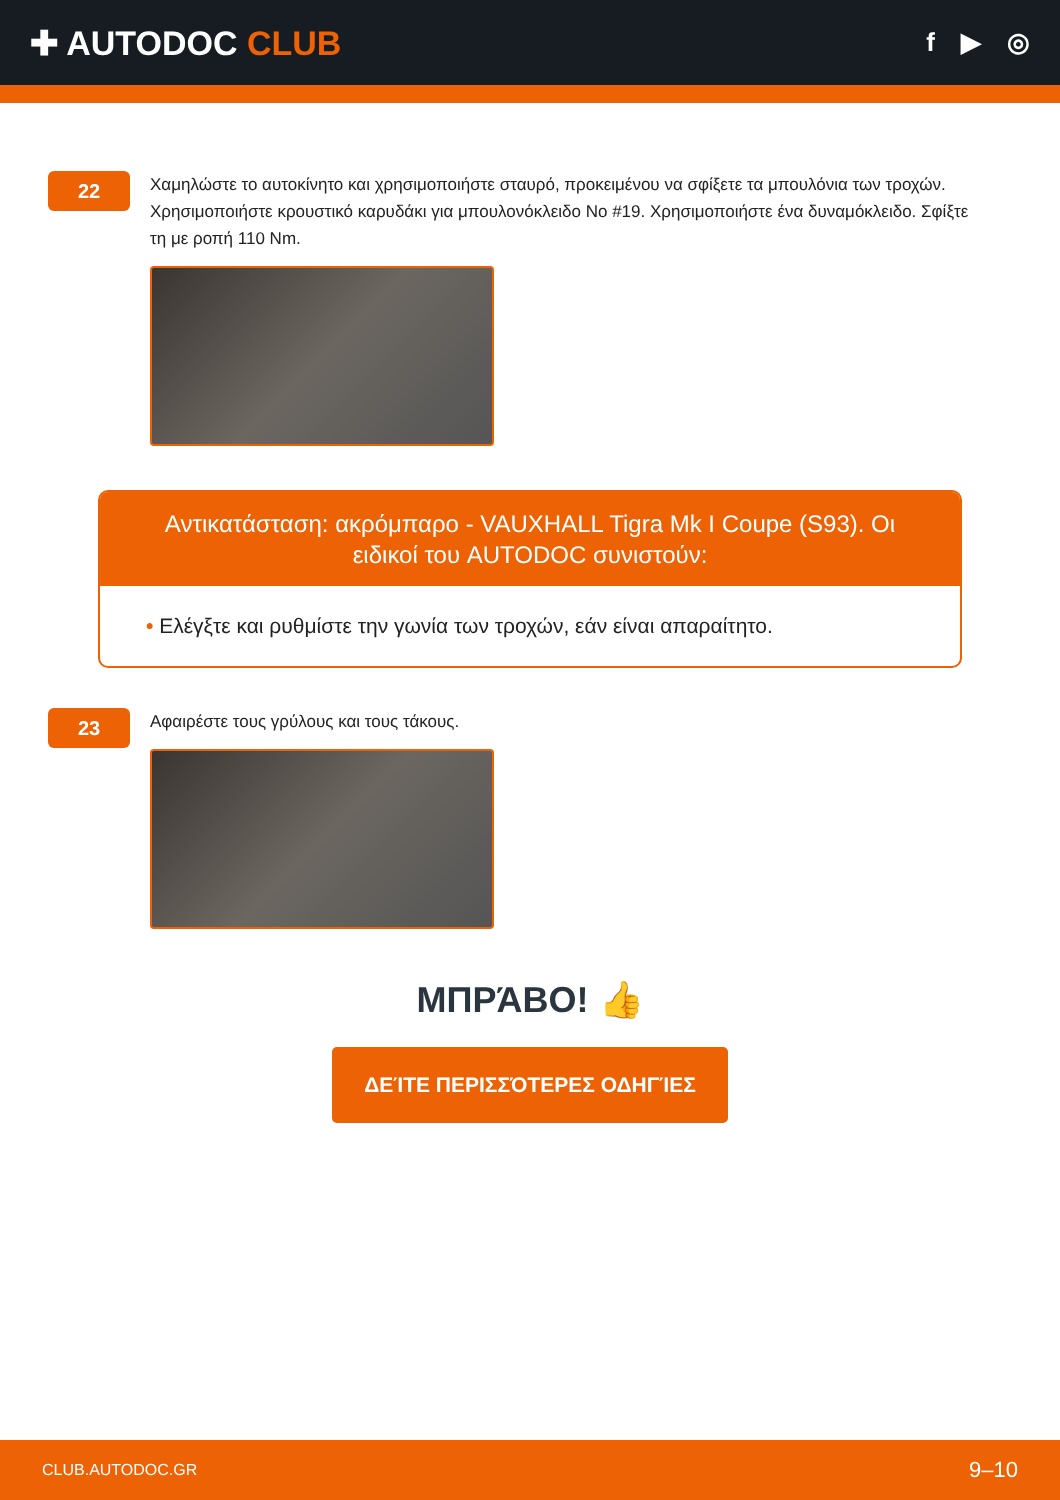✚ AUTODOC CLUB
f ▶ ◎
22
Χαμηλώστε το αυτοκίνητο και χρησιμοποιήστε σταυρό, προκειμένου να σφίξετε τα μπουλόνια των τροχών. Χρησιμοποιήστε κρουστικό καρυδάκι για μπουλονόκλειδο No #19. Χρησιμοποιήστε ένα δυναμόκλειδο. Σφίξτε τη με ροπή 110 Nm.
Αντικατάσταση: ακρόμπαρο - VAUXHALL Tigra Mk I Coupe (S93). Οι ειδικοί του AUTODOC συνιστούν:
• Ελέγξτε και ρυθμίστε την γωνία των τροχών, εάν είναι απαραίτητο.
23
Αφαιρέστε τους γρύλους και τους τάκους.
ΜΠΡΆΒΟ! 👍
ΔΕΊΤΕ ΠΕΡΙΣΣΌΤΕΡΕΣ ΟΔΗΓΊΕΣ
CLUB.AUTODOC.GR 9–10